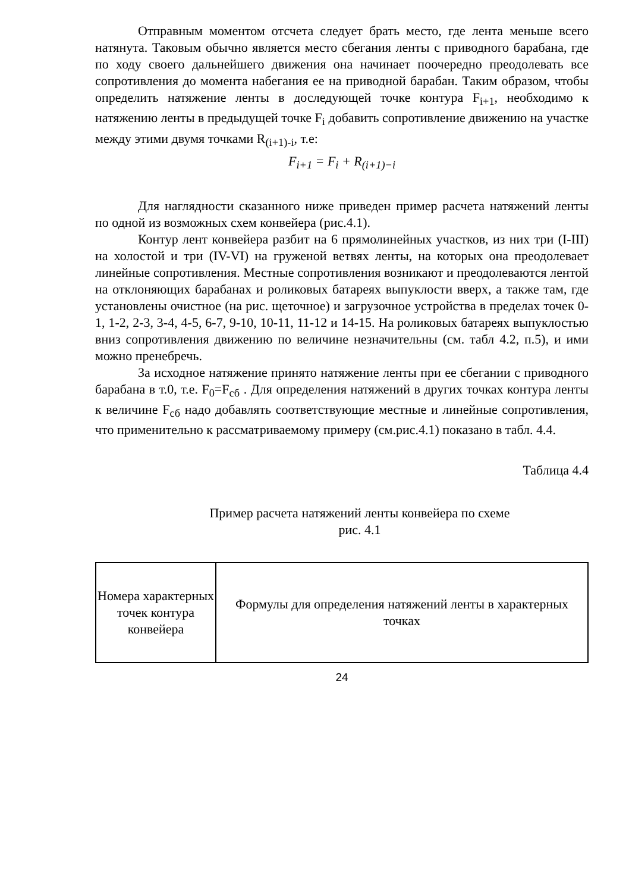Отправным моментом отсчета следует брать место, где лента меньше всего натянута. Таковым обычно является место сбегания ленты с приводного барабана, где по ходу своего дальнейшего движения она начинает поочередно преодолевать все сопротивления до момента набегания ее на приводной барабан. Таким образом, чтобы определить натяжение ленты в доследующей точке контура F<sub>i+1</sub>, необходимо к натяжению ленты в предыдущей точке F<sub>i</sub> добавить сопротивление движению на участке между этими двумя точками R<sub>(i+1)-i</sub>, т.е:
F<sub>i+1</sub> = F<sub>i</sub> + R<sub>(i+1)−i</sub>
Для наглядности сказанного ниже приведен пример расчета натяжений ленты по одной из возможных схем конвейера (рис.4.1).
Контур лент конвейера разбит на 6 прямолинейных участков, из них три (I-III) на холостой и три (IV-VI) на груженой ветвях ленты, на которых она преодолевает линейные сопротивления. Местные сопротивления возникают и преодолеваются лентой на отклоняющих барабанах и роликовых батареях выпуклости вверх, а также там, где установлены очистное (на рис. щеточное) и загрузочное устройства в пределах точек 0-1, 1-2, 2-3, 3-4, 4-5, 6-7, 9-10, 10-11, 11-12 и 14-15. На роликовых батареях выпуклостью вниз сопротивления движению по величине незначительны (см. табл 4.2, п.5), и ими можно пренебречь.
За исходное натяжение принято натяжение ленты при ее сбегании с приводного барабана в т.0, т.е. F<sub>0</sub>=F<sub>сб</sub> . Для определения натяжений в других точках контура ленты к величине F<sub>сб</sub> надо добавлять соответствующие местные и линейные сопротивления, что применительно к рассматриваемому примеру (см.рис.4.1) показано в табл. 4.4.
Таблица 4.4
Пример расчета натяжений ленты конвейера по схеме
рис. 4.1
| Номера характерных точек контура конвейера | Формулы для определения натяжений ленты в характерных точках |
24